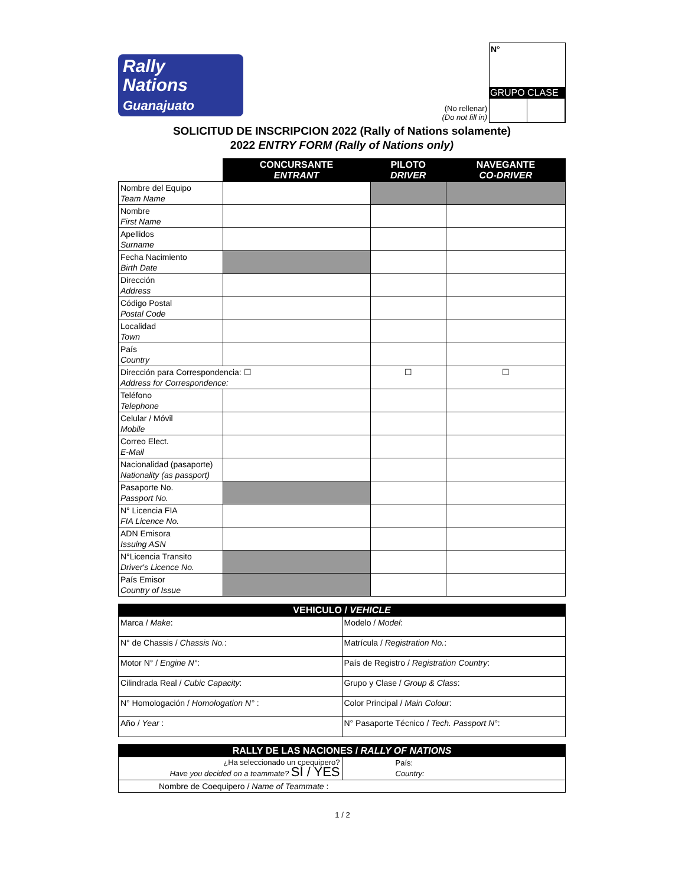Rally
Nations
Guanajuato
(No rellenar)
(Do not fill in)
N°
GRUPO CLASE
SOLICITUD DE INSCRIPCION 2022 (Rally of Nations solamente)
2022 ENTRY FORM (Rally of Nations only)
| | CONCURSANTE ENTRANT | PILOTO DRIVER | NAVEGANTE CO-DRIVER |
| Nombre del Equipo Team Name | | | |
| Nombre First Name | | | |
| Apellidos Surname | | | |
| Fecha Nacimiento Birth Date | | | |
| Dirección Address | | | |
| Código Postal Postal Code | | | |
| Localidad Town | | | |
| País Country | | | |
| Dirección para Correspondencia: ☐ Address for Correspondence: | | ☐ | ☐ |
| Teléfono Telephone | | | |
| Celular / Móvil Mobile | | | |
| Correo Elect. E-Mail | | | |
| Nacionalidad (pasaporte) Nationality (as passport) | | | |
| Pasaporte No. Passport No. | | | |
| N° Licencia FIA FIA Licence No. | | | |
| ADN Emisora Issuing ASN | | | |
| N°Licencia Transito Driver's Licence No. | | | |
| País Emisor Country of Issue | | | |
| VEHICULO / VEHICLE | |
| --- | --- |
| Marca / Make : | Modelo / Model : |
| N° de Chassis / Chassis No. : | Matrícula / Registration No. : |
| Motor N° / Engine N° : | País de Registro / Registration Country : |
| Cilindrada Real / Cubic Capacity : | Grupo y Clase / Group & Class : |
| N° Homologación / Homologation N° : | Color Principal / Main Colour : |
| Año / Year : | N° Pasaporte Técnico / Tech. Passport N° : |
| RALLY DE LAS NACIONES / RALLY OF NATIONS | |
| --- | --- |
| ¿Ha seleccionado un coequipero? Have you decided on a teammate? SÍ / YES | País: Country: |
| Nombre de Coequipero / Name of Teammate : | |
1 / 2